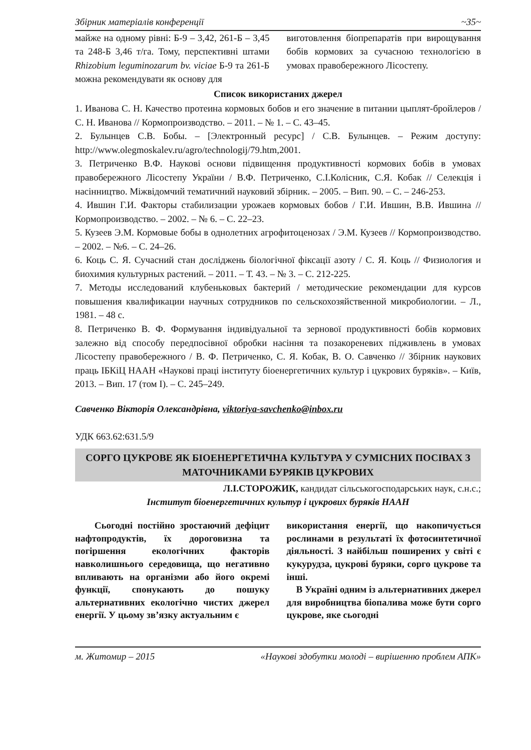Збірник матеріалів конференції ~35~
майже на одному рівні: Б-9 – 3,42, 261-Б – 3,45 та 248-Б 3,46 т/га. Тому, перспективні штами Rhizobium leguminozarum bv. viciae Б-9 та 261-Б можна рекомендувати як основу для
виготовлення біопрепаратів при вирощування бобів кормових за сучасною технологією в умовах правобережного Лісостепу.
Список використаних джерел
1. Иванова С. Н. Качество протеина кормовых бобов и его значение в питании цыплят-бройлеров / С. Н. Иванова // Кормопроизводство. – 2011. – № 1. – С. 43–45.
2. Булынцев С.В. Бобы. – [Электронный ресурс] / С.В. Булынцев. – Режим доступу: http://www.olegmoskalev.ru/agro/technologij/79.htm,2001.
3. Петриченко В.Ф. Наукові основи підвищення продуктивності кормових бобів в умовах правобережного Лісостепу України / В.Ф. Петриченко, С.І.Колісник, С.Я. Кобак // Селекція і насінництво. Міжвідомчий тематичний науковий збірник. – 2005. – Вип. 90. – С. – 246-253.
4. Ившин Г.И. Факторы стабилизации урожаев кормовых бобов / Г.И. Ившин, В.В. Ившина // Кормопроизводство. – 2002. – № 6. – С. 22–23.
5. Кузеев Э.М. Кормовые бобы в однолетних агрофитоценозах / Э.М. Кузеев // Кормопроизводство. – 2002. – №6. – С. 24–26.
6. Коць С. Я. Сучасний стан досліджень біологічної фіксації азоту / С. Я. Коць // Физиология и биохимия культурных растений. – 2011. – Т. 43. – № 3. – С. 212-225.
7. Методы исследований клубеньковых бактерий / методические рекомендации для курсов повышения квалификации научных сотрудников по сельскохозяйственной микробиологии. – Л., 1981. – 48 с.
8. Петриченко В. Ф. Формування індивідуальної та зернової продуктивності бобів кормових залежно від способу передпосівної обробки насіння та позакореневих підживлень в умовах Лісостепу правобережного / В. Ф. Петриченко, С. Я. Кобак, В. О. Савченко // Збірник наукових праць ІБКіЦ НААН «Наукові праці інституту біоенергетичних культур і цукрових буряків». – Київ, 2013. – Вип. 17 (том І). – С. 245–249.
Савченко Вікторія Олександрівна, viktoriya-savchenko@inbox.ru
УДК 663.62:631.5/9
СОРГО ЦУКРОВЕ ЯК БІОЕНЕРГЕТИЧНА КУЛЬТУРА У СУМІСНИХ ПОСІВАХ З МАТОЧНИКАМИ БУРЯКІВ ЦУКРОВИХ
Л.І.СТОРОЖИК, кандидат сільськогосподарських наук, с.н.с.;
Інститут біоенергетичних культур і цукрових буряків НААН
Сьогодні постійно зростаючий дефіцит нафтопродуктів, їх дороговизна та погіршення екологічних факторів навколишнього середовища, що негативно впливають на організми або його окремі функції, спонукають до пошуку альтернативних екологічно чистих джерел енергії. У цьому зв’язку актуальним є
використання енергії, що накопичується рослинами в результаті їх фотосинтетичної діяльності. З найбільш поширених у світі є кукурудза, цукрові буряки, сорго цукрове та інші.
В Україні одним із альтернативних джерел для виробництва біопалива може бути сорго цукрове, яке сьогодні
м. Житомир – 2015 «Наукові здобутки молоді – вирішенню проблем АПК»